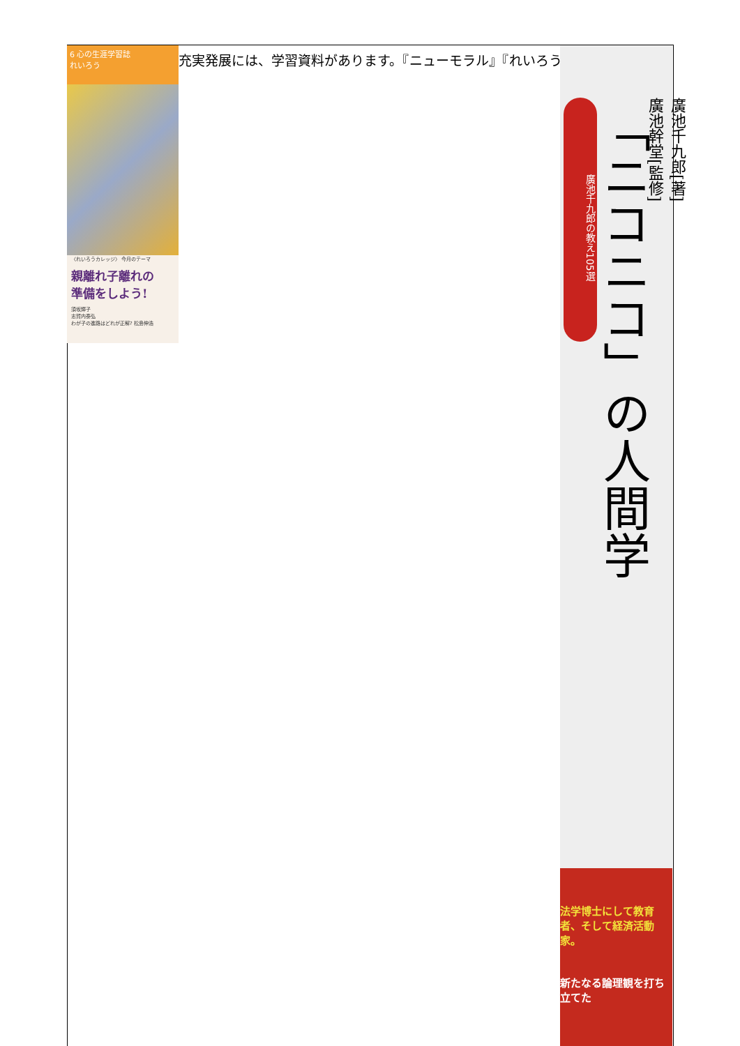6 心の生涯学習誌
れいろう
〈れいろうカレッジ〉 今月のテーマ
親離れ子離れの
準備をしよう!
須坂輝子
志賀内泰弘
わが子の進路はどれが正解? 松島伸浩
充実発展には、学習資料があります。『ニューモラル』『れいろう』
廣池千九郎の教え105選
「ニコニコ」の人間学
廣池千九郎[著]
廣池幹堂[監修]
法学博士にして教育者、そして経済活動家。
新たなる論理観を打ち立てた